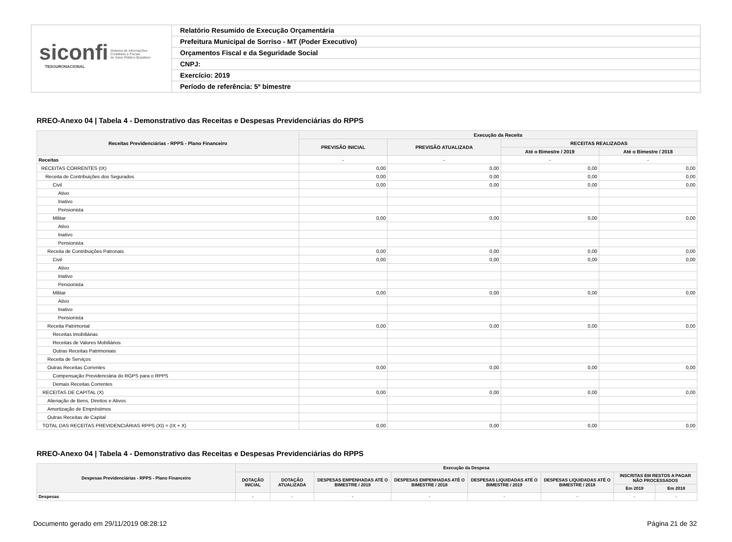siconfi Sistema de Informações
Contábeis e Fiscais
do Setor Público Brasileiro
TESOURONACIONAL
Relatório Resumido de Execução Orçamentária
Prefeitura Municipal de Sorriso - MT (Poder Executivo)
Orçamentos Fiscal e da Seguridade Social
CNPJ:
Exercício: 2019
Período de referência: 5º bimestre
RREO-Anexo 04 | Tabela 4 - Demonstrativo das Receitas e Despesas Previdenciárias do RPPS
| Receitas Previdenciárias - RPPS - Plano Financeiro | Execução da Receita | | | |
| --- | --- | --- | --- | --- |
| | PREVISÃO INICIAL | PREVISÃO ATUALIZADA | RECEITAS REALIZADAS | |
| | | | Até o Bimestre / 2019 | Até o Bimestre / 2018 |
| Receitas | - | - | - | - |
| RECEITAS CORRENTES (IX) | 0,00 | 0,00 | 0,00 | 0,00 |
| Receita de Contribuições dos Segurados | 0,00 | 0,00 | 0,00 | 0,00 |
| Civil | 0,00 | 0,00 | 0,00 | 0,00 |
| Ativo | | | | |
| Inativo | | | | |
| Pensionista | | | | |
| Militar | 0,00 | 0,00 | 0,00 | 0,00 |
| Ativo | | | | |
| Inativo | | | | |
| Pensionista | | | | |
| Receita de Contribuições Patronais | 0,00 | 0,00 | 0,00 | 0,00 |
| Civil | 0,00 | 0,00 | 0,00 | 0,00 |
| Ativo | | | | |
| Inativo | | | | |
| Pensionista | | | | |
| Militar | 0,00 | 0,00 | 0,00 | 0,00 |
| Ativo | | | | |
| Inativo | | | | |
| Pensionista | | | | |
| Receita Patrimonial | 0,00 | 0,00 | 0,00 | 0,00 |
| Receitas Imobiliárias | | | | |
| Receitas de Valores Mobiliários | | | | |
| Outras Receitas Patrimoniais | | | | |
| Receita de Serviços | | | | |
| Outras Receitas Correntes | 0,00 | 0,00 | 0,00 | 0,00 |
| Compensação Previdenciária do RGPS para o RPPS | | | | |
| Demais Receitas Correntes | | | | |
| RECEITAS DE CAPITAL (X) | 0,00 | 0,00 | 0,00 | 0,00 |
| Alienação de Bens, Direitos e Ativos | | | | |
| Amortização de Empréstimos | | | | |
| Outras Receitas de Capital | | | | |
| TOTAL DAS RECEITAS PREVIDENCIÁRIAS RPPS (XI) = (IX + X) | 0,00 | 0,00 | 0,00 | 0,00 |
RREO-Anexo 04 | Tabela 4 - Demonstrativo das Receitas e Despesas Previdenciárias do RPPS
| Despesas Previdenciárias - RPPS - Plano Financeiro | Execução da Despesa | | | | | | | |
| --- | --- | --- | --- | --- | --- | --- | --- | --- |
| | DOTAÇÃO INICIAL | DOTAÇÃO ATUALIZADA | DESPESAS EMPENHADAS ATÉ O BIMESTRE / 2019 | DESPESAS EMPENHADAS ATÉ O BIMESTRE / 2018 | DESPESAS LIQUIDADAS ATÉ O BIMESTRE / 2019 | DESPESAS LIQUIDADAS ATÉ O BIMESTRE / 2018 | INSCRITAS EM RESTOS A PAGAR NÃO PROCESSADOS | |
| | | | | | | | Em 2019 | Em 2018 |
| Despesas | - | - | - | - | - | - | - | - |
Documento gerado em 29/11/2019 08:28:12 Página 21 de 32